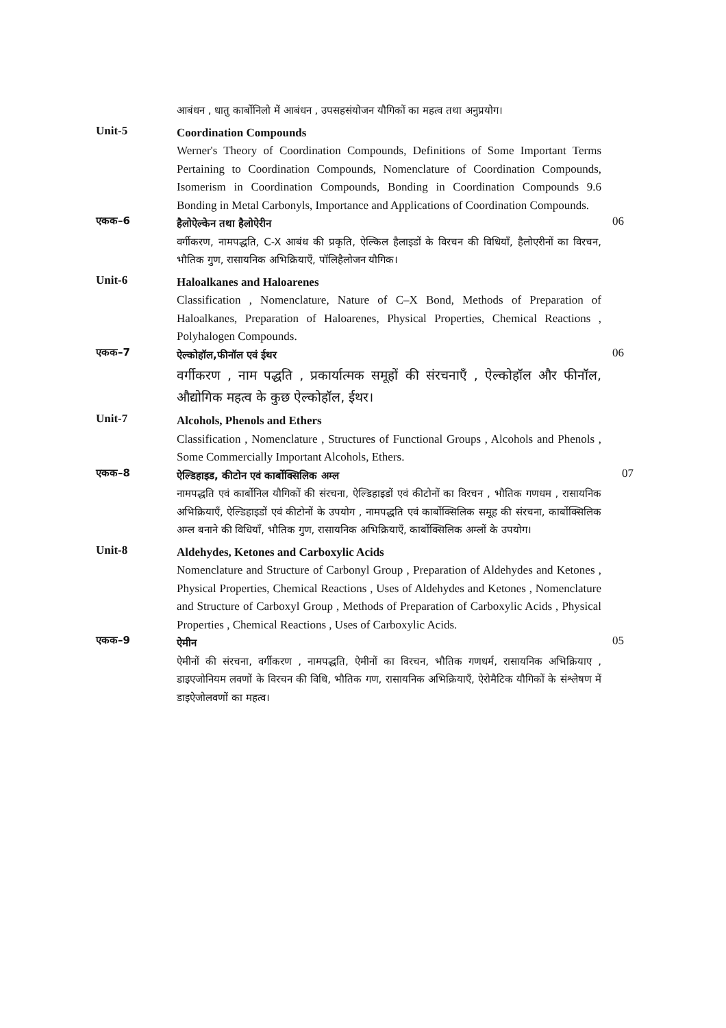आबंधन , धातु कार्बोनिलो में आबंधन , उपसहसंयोजन यौगिकों का महत्व तथा अनुप्रयोग।
Unit-5
Coordination Compounds
Werner's Theory of Coordination Compounds, Definitions of Some Important Terms Pertaining to Coordination Compounds, Nomenclature of Coordination Compounds, Isomerism in Coordination Compounds, Bonding in Coordination Compounds 9.6 Bonding in Metal Carbonyls, Importance and Applications of Coordination Compounds.
एकक–6
हैलोऐल्केन तथा हैलोऐरीन
वर्गीकरण, नामपद्धति, C-X आबंध की प्रकृति, ऐल्किल हैलाइडों के विरचन की विधियाँ, हैलोएरीनों का विरचन, भौतिक गुण, रासायनिक अभिक्रियाएँ, पॉलिहैलोजन यौगिक।
06
Unit-6
Haloalkanes and Haloarenes
Classification , Nomenclature, Nature of C–X Bond, Methods of Preparation of Haloalkanes, Preparation of Haloarenes, Physical Properties, Chemical Reactions , Polyhalogen Compounds.
एकक–7
ऐल्कोहॉल,फीनॉल एवं ईथर
वर्गीकरण , नाम पद्धति , प्रकार्यात्मक समूहों की संरचनाएँ , ऐल्कोहॉल और फीनॉल, औद्योगिक महत्व के कुछ ऐल्कोहॉल, ईथर।
06
Unit-7
Alcohols, Phenols and Ethers
Classification , Nomenclature , Structures of Functional Groups , Alcohols and Phenols , Some Commercially Important Alcohols, Ethers.
एकक–8
ऐल्डिहाइड, कीटोन एवं कार्बोक्सिलिक अम्ल
नामपद्धति एवं कार्बोनिल यौगिकों की संरचना, ऐल्डिहाइडों एवं कीटोनों का विरचन , भौतिक गणधम , रासायनिक अभिक्रियाएँ, ऐल्डिहाइडों एवं कीटोनों के उपयोग , नामपद्धति एवं कार्बोक्सिलिक समूह की संरचना, कार्बोक्सिलिक अम्ल बनाने की विधियाँ, भौतिक गुण, रासायनिक अभिक्रियाएँ, कार्बोक्सिलिक अम्लों के उपयोग।
07
Unit-8
Aldehydes, Ketones and Carboxylic Acids
Nomenclature and Structure of Carbonyl Group , Preparation of Aldehydes and Ketones , Physical Properties, Chemical Reactions , Uses of Aldehydes and Ketones , Nomenclature and Structure of Carboxyl Group , Methods of Preparation of Carboxylic Acids , Physical Properties , Chemical Reactions , Uses of Carboxylic Acids.
एकक–9
ऐमीन
ऐमीनों की संरचना, वर्गीकरण , नामपद्धति, ऐमीनों का विरचन, भौतिक गणधर्म, रासायनिक अभिक्रियाए , डाइएजोनियम लवणों के विरचन की विधि, भौतिक गण, रासायनिक अभिक्रियाएँ, ऐरोमैटिक यौगिकों के संश्लेषण में डाइऐजोलवणों का महत्व।
05